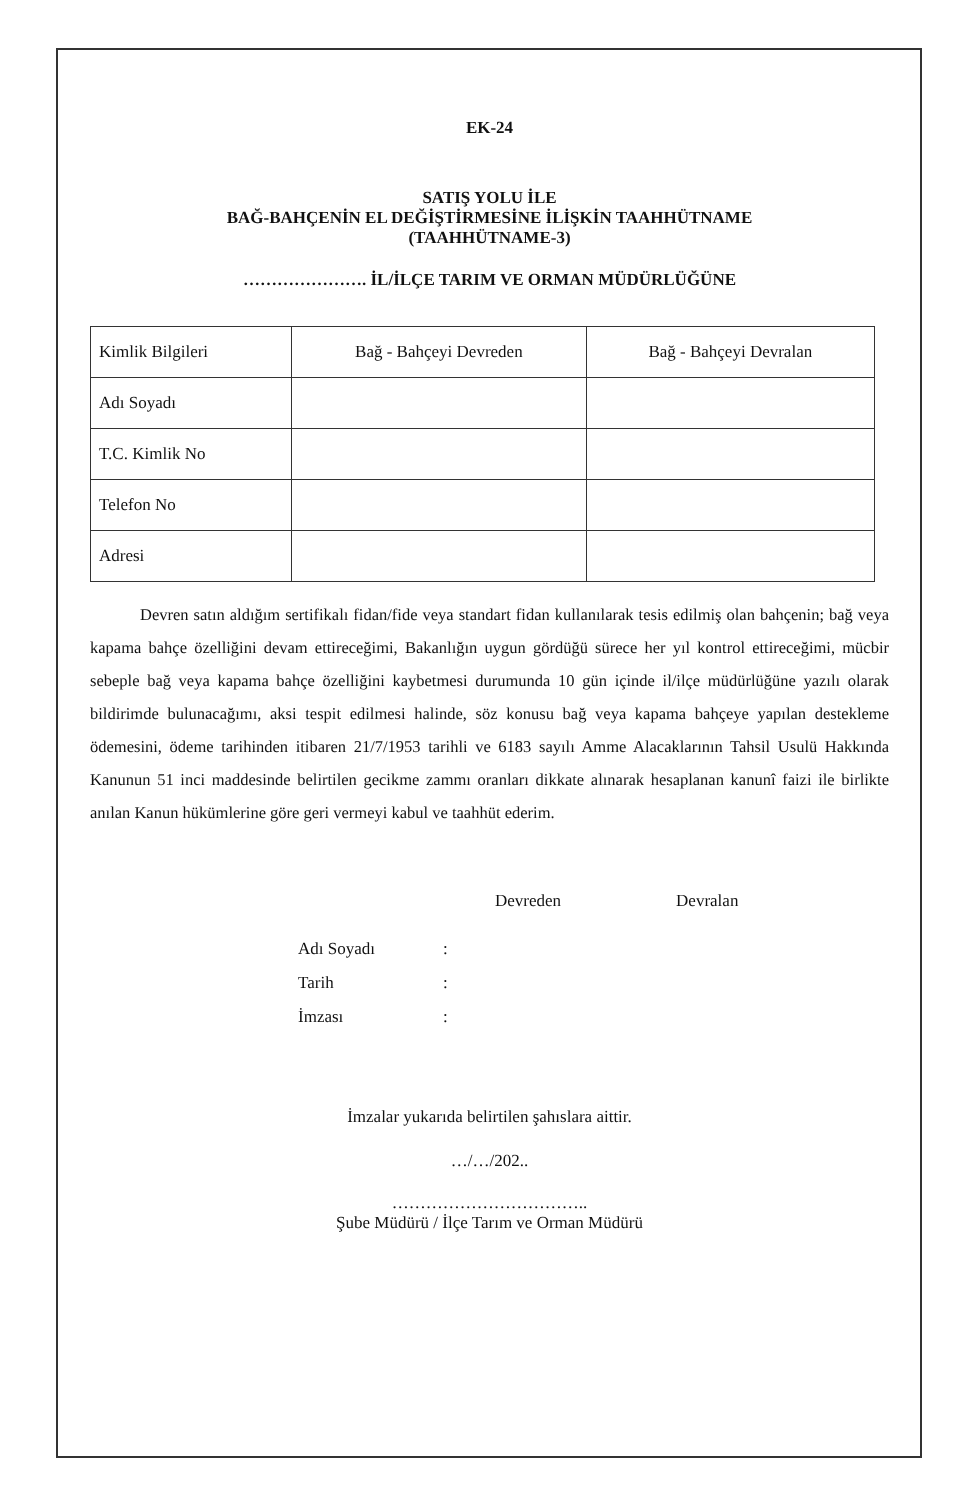EK-24
SATIŞ YOLU İLE
BAĞ-BAHÇENİN EL DEĞİŞTİRMESİNE İLİŞKİN TAAHHÜTNAME
(TAAHHÜTNAME-3)
…………………. İL/İLÇE TARIM VE ORMAN MÜDÜRLÜĞÜNE
| Kimlik Bilgileri | Bağ - Bahçeyi Devreden | Bağ - Bahçeyi Devralan |
| Adı Soyadı | | |
| T.C. Kimlik No | | |
| Telefon No | | |
| Adresi | | |
Devren satın aldığım sertifikalı fidan/fide veya standart fidan kullanılarak tesis edilmiş olan bahçenin; bağ veya kapama bahçe özelliğini devam ettireceğimi, Bakanlığın uygun gördüğü sürece her yıl kontrol ettireceğimi, mücbir sebeple bağ veya kapama bahçe özelliğini kaybetmesi durumunda 10 gün içinde il/ilçe müdürlüğüne yazılı olarak bildirimde bulunacağımı, aksi tespit edilmesi halinde, söz konusu bağ veya kapama bahçeye yapılan destekleme ödemesini, ödeme tarihinden itibaren 21/7/1953 tarihli ve 6183 sayılı Amme Alacaklarının Tahsil Usulü Hakkında Kanunun 51 inci maddesinde belirtilen gecikme zammı oranları dikkate alınarak hesaplanan kanunî faizi ile birlikte anılan Kanun hükümlerine göre geri vermeyi kabul ve taahhüt ederim.
Devreden Devralan
Adı Soyadı :
Tarih :
İmzası :
İmzalar yukarıda belirtilen şahıslara aittir.
…/…/202..
……………………………..
Şube Müdürü / İlçe Tarım ve Orman Müdürü